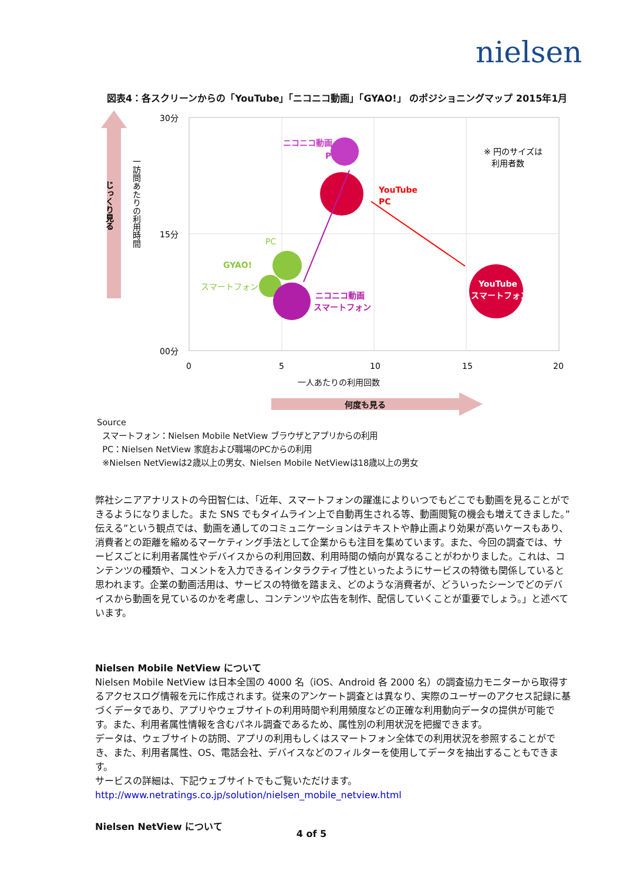nielsen
図表4：各スクリーンからの「YouTube」「ニコニコ動画」「GYAO!」 のポジショニングマップ 2015年1月
じっくり見る
一訪問あたりの利用時間
30分
15分
00分
ニコニコ動画
PC
YouTube
PC
※ 円のサイズは
利用者数
PC
GYAO!
スマートフォン
ニコニコ動画
スマートフォン
YouTube
スマートフォン
0
5
10
15
20
一人あたりの利用回数
何度も見る
Source
スマートフォン：Nielsen Mobile NetView ブラウザとアプリからの利用
PC：Nielsen NetView 家庭および職場のPCからの利用
※Nielsen NetViewは2歳以上の男女、Nielsen Mobile NetViewは18歳以上の男女
弊社シニアアナリストの今田智仁は、「近年、スマートフォンの躍進によりいつでもどこでも動画を見ることができるようになりました。また SNS でもタイムライン上で自動再生される等、動画閲覧の機会も増えてきました。”伝える”という観点では、動画を通してのコミュニケーションはテキストや静止画より効果が高いケースもあり、消費者との距離を縮めるマーケティング手法として企業からも注目を集めています。また、今回の調査では、サービスごとに利用者属性やデバイスからの利用回数、利用時間の傾向が異なることがわかりました。これは、コンテンツの種類や、コメントを入力できるインタラクティブ性といったようにサービスの特徴も関係していると思われます。企業の動画活用は、サービスの特徴を踏まえ、どのような消費者が、どういったシーンでどのデバイスから動画を見ているのかを考慮し、コンテンツや広告を制作、配信していくことが重要でしょう。」と述べています。
Nielsen Mobile NetView について
Nielsen Mobile NetView は日本全国の 4000 名（iOS、Android 各 2000 名）の調査協力モニターから取得するアクセスログ情報を元に作成されます。従来のアンケート調査とは異なり、実際のユーザーのアクセス記録に基づくデータであり、アプリやウェブサイトの利用時間や利用頻度などの正確な利用動向データの提供が可能です。また、利用者属性情報を含むパネル調査であるため、属性別の利用状況を把握できます。
データは、ウェブサイトの訪問、アプリの利用もしくはスマートフォン全体での利用状況を参照することができ、また、利用者属性、OS、電話会社、デバイスなどのフィルターを使用してデータを抽出することもできます。
サービスの詳細は、下記ウェブサイトでもご覧いただけます。
http://www.netratings.co.jp/solution/nielsen_mobile_netview.html
Nielsen NetView について
4 of 5